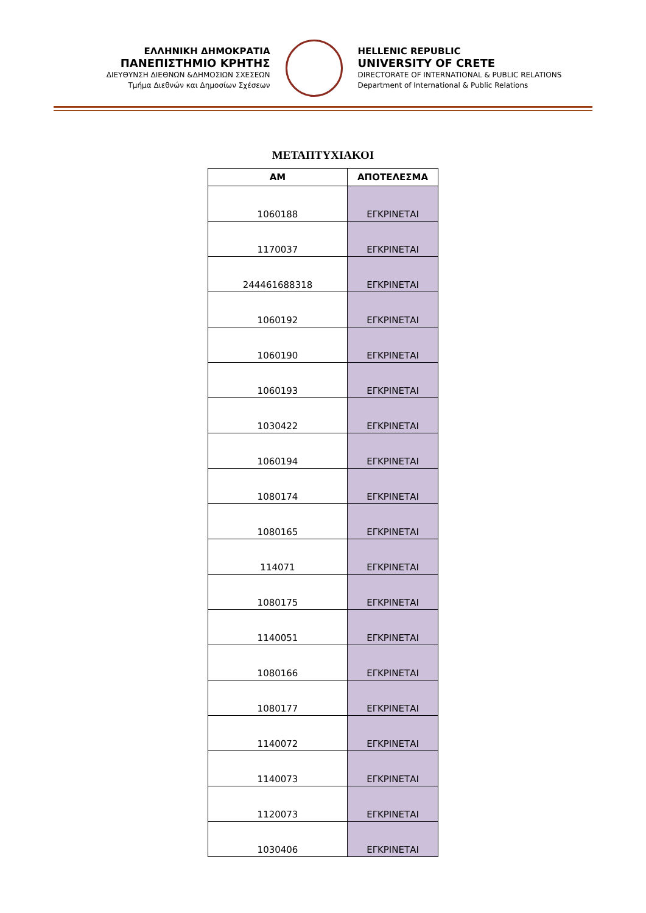ΕΛΛΗΝΙΚΗ ΔΗΜΟΚΡΑΤΙΑ
ΠΑΝΕΠΙΣΤΗΜΙΟ ΚΡΗΤΗΣ
ΔΙΕΥΘΥΝΣΗ ΔΙΕΘΝΩΝ &ΔΗΜΟΣΙΩΝ ΣΧΕΣΕΩΝ
Τμήμα Διεθνών και Δημοσίων Σχέσεων
HELLENIC REPUBLIC
UNIVERSITY OF CRETE
DIRECTORATE OF INTERNATIONAL & PUBLIC RELATIONS
Department of International & Public Relations
ΜΕΤΑΠΤΥΧΙΑΚΟΙ
| ΑΜ | ΑΠΟΤΕΛΕΣΜΑ |
| --- | --- |
| 1060188 | ΕΓΚΡΙΝΕΤΑΙ |
| 1170037 | ΕΓΚΡΙΝΕΤΑΙ |
| 244461688318 | ΕΓΚΡΙΝΕΤΑΙ |
| 1060192 | ΕΓΚΡΙΝΕΤΑΙ |
| 1060190 | ΕΓΚΡΙΝΕΤΑΙ |
| 1060193 | ΕΓΚΡΙΝΕΤΑΙ |
| 1030422 | ΕΓΚΡΙΝΕΤΑΙ |
| 1060194 | ΕΓΚΡΙΝΕΤΑΙ |
| 1080174 | ΕΓΚΡΙΝΕΤΑΙ |
| 1080165 | ΕΓΚΡΙΝΕΤΑΙ |
| 114071 | ΕΓΚΡΙΝΕΤΑΙ |
| 1080175 | ΕΓΚΡΙΝΕΤΑΙ |
| 1140051 | ΕΓΚΡΙΝΕΤΑΙ |
| 1080166 | ΕΓΚΡΙΝΕΤΑΙ |
| 1080177 | ΕΓΚΡΙΝΕΤΑΙ |
| 1140072 | ΕΓΚΡΙΝΕΤΑΙ |
| 1140073 | ΕΓΚΡΙΝΕΤΑΙ |
| 1120073 | ΕΓΚΡΙΝΕΤΑΙ |
| 1030406 | ΕΓΚΡΙΝΕΤΑΙ |